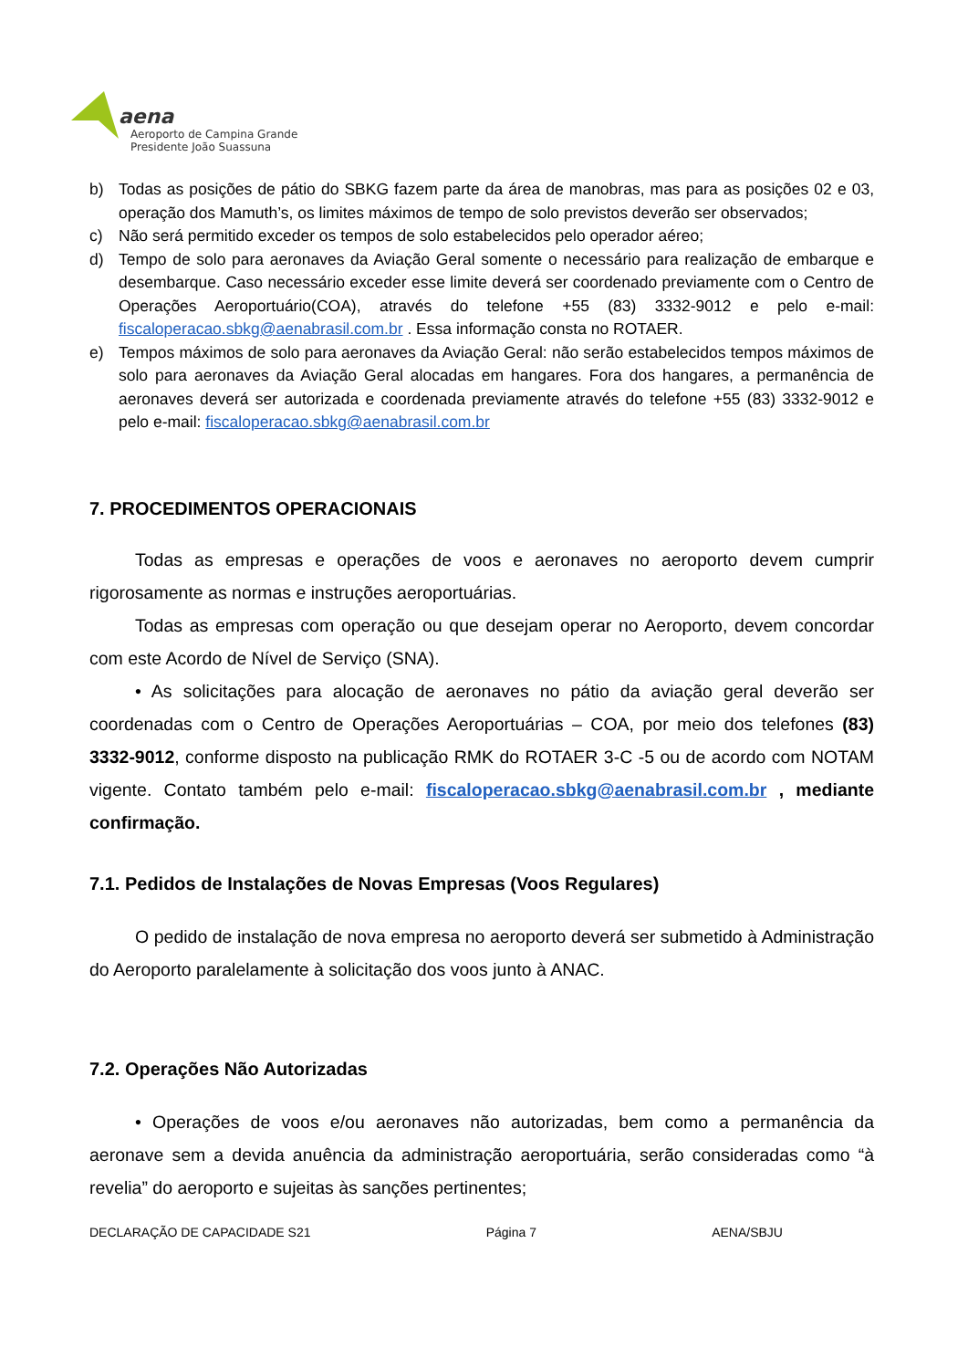aena
Aeroporto de Campina Grande
Presidente João Suassuna
b) Todas as posições de pátio do SBKG fazem parte da área de manobras, mas para as posições 02 e 03, operação dos Mamuth’s, os limites máximos de tempo de solo previstos deverão ser observados;
c) Não será permitido exceder os tempos de solo estabelecidos pelo operador aéreo;
d) Tempo de solo para aeronaves da Aviação Geral somente o necessário para realização de embarque e desembarque. Caso necessário exceder esse limite deverá ser coordenado previamente com o Centro de Operações Aeroportuário(COA), através do telefone +55 (83) 3332-9012 e pelo e-mail: fiscaloperacao.sbkg@aenabrasil.com.br . Essa informação consta no ROTAER.
e) Tempos máximos de solo para aeronaves da Aviação Geral: não serão estabelecidos tempos máximos de solo para aeronaves da Aviação Geral alocadas em hangares. Fora dos hangares, a permanência de aeronaves deverá ser autorizada e coordenada previamente através do telefone +55 (83) 3332-9012 e pelo e-mail: fiscaloperacao.sbkg@aenabrasil.com.br
7. PROCEDIMENTOS OPERACIONAIS
Todas as empresas e operações de voos e aeronaves no aeroporto devem cumprir rigorosamente as normas e instruções aeroportuárias.
Todas as empresas com operação ou que desejam operar no Aeroporto, devem concordar com este Acordo de Nível de Serviço (SNA).
• As solicitações para alocação de aeronaves no pátio da aviação geral deverão ser coordenadas com o Centro de Operações Aeroportuárias – COA, por meio dos telefones (83) 3332-9012, conforme disposto na publicação RMK do ROTAER 3-C -5 ou de acordo com NOTAM vigente. Contato também pelo e-mail: fiscaloperacao.sbkg@aenabrasil.com.br , mediante confirmação.
7.1. Pedidos de Instalações de Novas Empresas (Voos Regulares)
O pedido de instalação de nova empresa no aeroporto deverá ser submetido à Administração do Aeroporto paralelamente à solicitação dos voos junto à ANAC.
7.2. Operações Não Autorizadas
• Operações de voos e/ou aeronaves não autorizadas, bem como a permanência da aeronave sem a devida anuência da administração aeroportuária, serão consideradas como “à revelia” do aeroporto e sujeitas às sanções pertinentes;
DECLARAÇÃO DE CAPACIDADE S21 Página 7 AENA/SBJU